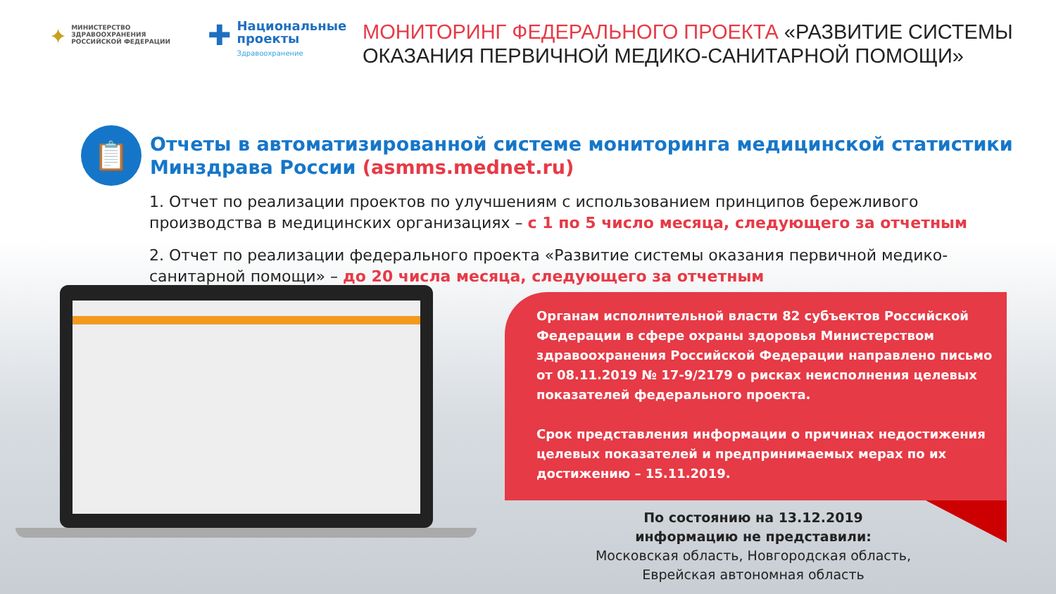✦ МИНИСТЕРСТВО
ЗДРАВООХРАНЕНИЯ
РОССИЙСКОЙ ФЕДЕРАЦИИ
✚ Национальные
проекты
Здравоохранение
МОНИТОРИНГ ФЕДЕРАЛЬНОГО ПРОЕКТА «РАЗВИТИЕ СИСТЕМЫ
ОКАЗАНИЯ ПЕРВИЧНОЙ МЕДИКО-САНИТАРНОЙ ПОМОЩИ»
📋
Отчеты в автоматизированной системе мониторинга медицинской статистики Минздрава России (asmms.mednet.ru)
1. Отчет по реализации проектов по улучшениям с использованием принципов бережливого производства в медицинских организациях – с 1 по 5 число месяца, следующего за отчетным
2. Отчет по реализации федерального проекта «Развитие системы оказания первичной медико-санитарной помощи» – до 20 числа месяца, следующего за отчетным
Органам исполнительной власти 82 субъектов Российской Федерации в сфере охраны здоровья Министерством здравоохранения Российской Федерации направлено письмо от 08.11.2019 № 17-9/2179 о рисках неисполнения целевых показателей федерального проекта.
Срок представления информации о причинах недостижения целевых показателей и предпринимаемых мерах по их достижению – 15.11.2019.
По состоянию на 13.12.2019
информацию не представили:
Московская область, Новгородская область, Еврейская автономная область